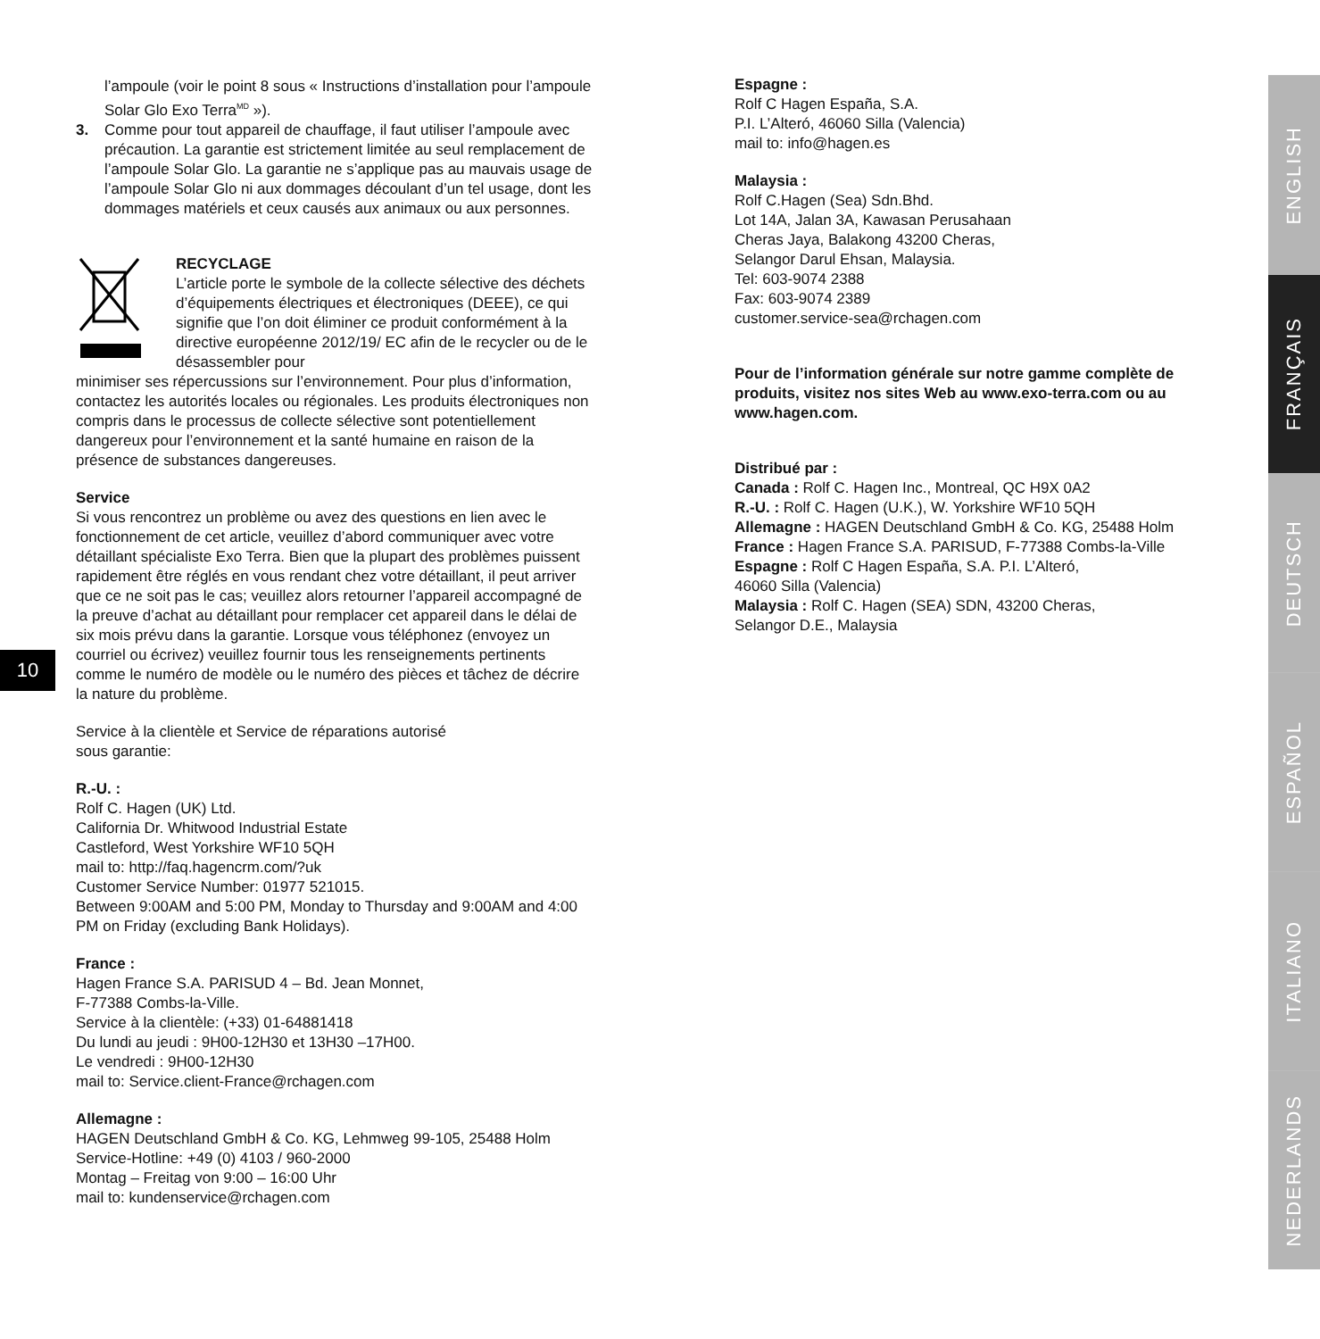l’ampoule (voir le point 8 sous « Instructions d’installation pour l’ampoule Solar Glo Exo Terra<sup>MD</sup> »).
3. Comme pour tout appareil de chauffage, il faut utiliser l’ampoule avec précaution. La garantie est strictement limitée au seul remplacement de l’ampoule Solar Glo. La garantie ne s’applique pas au mauvais usage de l’ampoule Solar Glo ni aux dommages découlant d’un tel usage, dont les dommages matériels et ceux causés aux animaux ou aux personnes.
RECYCLAGE
L’article porte le symbole de la collecte sélective des déchets d’équipements électriques et électroniques (DEEE), ce qui signifie que l’on doit éliminer ce produit conformément à la directive européenne 2012/19/ EC afin de le recycler ou de le désassembler pour
minimiser ses répercussions sur l’environnement. Pour plus d’information, contactez les autorités locales ou régionales. Les produits électroniques non compris dans le processus de collecte sélective sont potentiellement dangereux pour l’environnement et la santé humaine en raison de la présence de substances dangereuses.
Service
Si vous rencontrez un problème ou avez des questions en lien avec le fonctionnement de cet article, veuillez d’abord communiquer avec votre détaillant spécialiste Exo Terra. Bien que la plupart des problèmes puissent rapidement être réglés en vous rendant chez votre détaillant, il peut arriver que ce ne soit pas le cas; veuillez alors retourner l’appareil accompagné de la preuve d’achat au détaillant pour remplacer cet appareil dans le délai de six mois prévu dans la garantie. Lorsque vous téléphonez (envoyez un courriel ou écrivez) veuillez fournir tous les renseignements pertinents comme le numéro de modèle ou le numéro des pièces et tâchez de décrire la nature du problème.
Service à la clientèle et Service de réparations autorisé
sous garantie:
R.-U. :
Rolf C. Hagen (UK) Ltd.
California Dr. Whitwood Industrial Estate
Castleford, West Yorkshire WF10 5QH
mail to: http://faq.hagencrm.com/?uk
Customer Service Number: 01977 521015.
Between 9:00AM and 5:00 PM, Monday to Thursday and 9:00AM and 4:00 PM on Friday (excluding Bank Holidays).
France :
Hagen France S.A. PARISUD 4 – Bd. Jean Monnet,
F-77388 Combs-la-Ville.
Service à la clientèle: (+33) 01-64881418
Du lundi au jeudi : 9H00-12H30 et 13H30 –17H00.
Le vendredi : 9H00-12H30
mail to: Service.client-France@rchagen.com
Allemagne :
HAGEN Deutschland GmbH & Co. KG, Lehmweg 99-105, 25488 Holm
Service-Hotline: +49 (0) 4103 / 960-2000
Montag – Freitag von 9:00 – 16:00 Uhr
mail to: kundenservice@rchagen.com
10
Espagne :
Rolf C Hagen España, S.A.
P.I. L’Alteró, 46060 Silla (Valencia)
mail to: info@hagen.es
Malaysia :
Rolf C.Hagen (Sea) Sdn.Bhd.
Lot 14A, Jalan 3A, Kawasan Perusahaan
Cheras Jaya, Balakong 43200 Cheras,
Selangor Darul Ehsan, Malaysia.
Tel: 603-9074 2388
Fax: 603-9074 2389
customer.service-sea@rchagen.com
Pour de l’information générale sur notre gamme complète de produits, visitez nos sites Web au www.exo-terra.com ou au www.hagen.com.
Distribué par :
Canada : Rolf C. Hagen Inc., Montreal, QC H9X 0A2
R.-U. : Rolf C. Hagen (U.K.), W. Yorkshire WF10 5QH
Allemagne : HAGEN Deutschland GmbH & Co. KG, 25488 Holm
France : Hagen France S.A. PARISUD, F-77388 Combs-la-Ville
Espagne : Rolf C Hagen España, S.A. P.I. L’Alteró,
46060 Silla (Valencia)
Malaysia : Rolf C. Hagen (SEA) SDN, 43200 Cheras,
Selangor D.E., Malaysia
ENGLISH
FRANÇAIS
DEUTSCH
ESPAÑOL
ITALIANO
NEDERLANDS